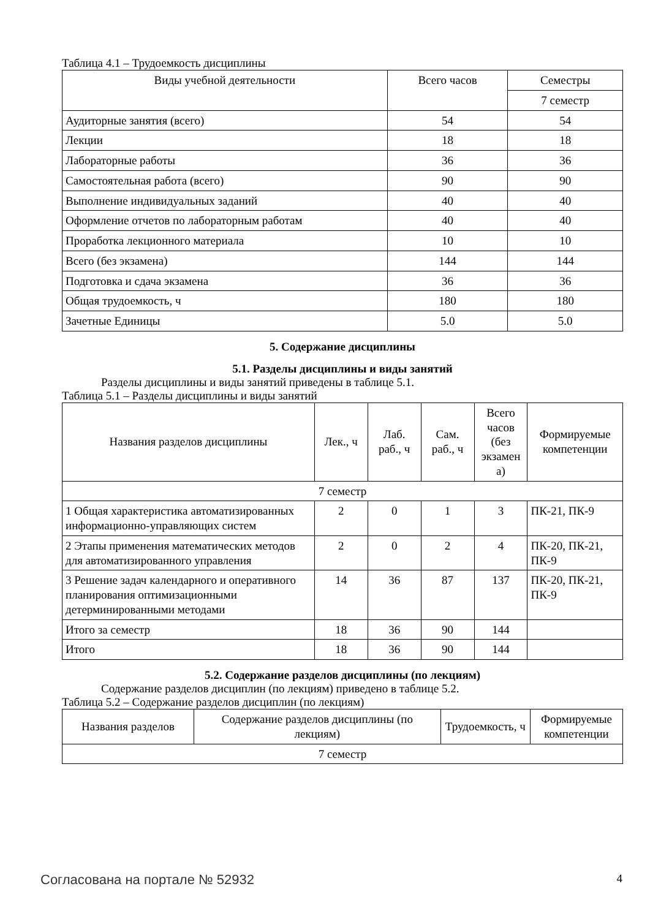Таблица 4.1 – Трудоемкость дисциплины
| Виды учебной деятельности | Всего часов | Семестры |
| --- | --- | --- |
| | | 7 семестр |
| Аудиторные занятия (всего) | 54 | 54 |
| Лекции | 18 | 18 |
| Лабораторные работы | 36 | 36 |
| Самостоятельная работа (всего) | 90 | 90 |
| Выполнение индивидуальных заданий | 40 | 40 |
| Оформление отчетов по лабораторным работам | 40 | 40 |
| Проработка лекционного материала | 10 | 10 |
| Всего (без экзамена) | 144 | 144 |
| Подготовка и сдача экзамена | 36 | 36 |
| Общая трудоемкость, ч | 180 | 180 |
| Зачетные Единицы | 5.0 | 5.0 |
5. Содержание дисциплины
5.1. Разделы дисциплины и виды занятий
Разделы дисциплины и виды занятий приведены в таблице 5.1.
Таблица 5.1 – Разделы дисциплины и виды занятий
| Названия разделов дисциплины | Лек., ч | Лаб. раб., ч | Сам. раб., ч | Всего часов (без экзамен а) | Формируемые компетенции |
| --- | --- | --- | --- | --- | --- |
| 7 семестр | | | | | |
| 1 Общая характеристика автоматизированных информационно-управляющих систем | 2 | 0 | 1 | 3 | ПК-21, ПК-9 |
| 2 Этапы применения математических методов для автоматизированного управления | 2 | 0 | 2 | 4 | ПК-20, ПК-21, ПК-9 |
| 3 Решение задач календарного и оперативного планирования оптимизационными детерминированными методами | 14 | 36 | 87 | 137 | ПК-20, ПК-21, ПК-9 |
| Итого за семестр | 18 | 36 | 90 | 144 | |
| Итого | 18 | 36 | 90 | 144 | |
5.2. Содержание разделов дисциплины (по лекциям)
Содержание разделов дисциплин (по лекциям) приведено в таблице 5.2.
Таблица 5.2 – Содержание разделов дисциплин (по лекциям)
| Названия разделов | Содержание разделов дисциплины (по лекциям) | Трудоемкость, ч | Формируемые компетенции |
| --- | --- | --- | --- |
| 7 семестр | | | |
Согласована на портале № 52932 4